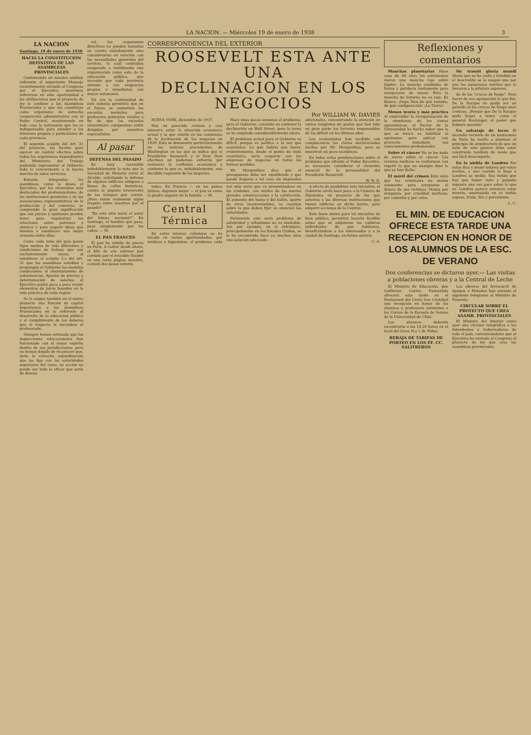LA NACION. — Miércoles 19 de enero de 1938 3
LA NACION
Santiago, 19 de enero de 1938
HACIA LA CONSTITUCION DEFINITIVA DE LAS ASAMBLEAS PROVINCIALES
Continuando en nuestro análisis referente al importante Mensaje recientemente enviado al Congreso por el Ejecutivo, queremos referirnos en esta oportunidad a las atribuciones que el proyecto de ley le confiere a las Asambleas Provinciales y que las constituye como organismo de estrecha cooperación administrativa con el Poder Central, manteniendo en todo caso la autonomía que les es indispensable para atender a los intereses propios y particulares de cada provincia.
El segundo acápite del Art. 31 del proyecto, las faculta para ejercer un control efectivo sobre todos los organismos dependientes del Ministerio del Trabajo pudiendo representar al Gobierno todo lo concerniente a la buena marcha de estos servicios.
Estando integradas las asambleas, como lo desea el Ejecutivo, por los elementos más destacados del profesionalismo, de las instituciones gremiales y de las Asociaciones representativas de la producción y del comercio, se comprende la gran significación que sus juicios y opiniones puedan tener para regularizar las relaciones entre patrones y obreros y para sugerir ideas que tiendan a establecer una mejor armonía entre ellos.
Como cada zona del país posee tipos medios de vida diferentes y condiciones de trabajo que son exclusivamente suyas, al establecer el acápite 3.o del Art. 31 que las asambleas estudien y propongan al Gobierno las medidas conducentes al abaratamiento de subsistencias, fijación de precios y determinación de salarios, el Ejecutivo podrá poco a poco reunir elementos de juicio basados en la vida práctica de cada región.
Se le asigna también en el nuevo proyecto una función de capital importancia a las Asambleas Provinciales en lo referente al desarrollo de la educación pública y al cumplimiento de los deberes que al respecto le incumben al profesorado.
Siempre hemos estimado que las inspecciones educacionales han funcionado con el mejor espíritu dentro de sus jurisdicciones; pero no hemos dejado de reconocer que, dada la estrecha subordinación que las liga con las autoridades superiores del ramo, su acción no puede ser todo lo eficaz que sería de desear.
ral, los organismos directivos no pueden tomarlas en cuenta aisladamente sino considerarlas en relación con las necesidades generales del servicio, lo cual centraliza exagerada e inútilmente una organización como esta de la educación pública, que necesita que cada provincia atienda a sus exigencias propias e inmediatas con mayor autonomía.
Tal vez la continuidad de este sistema permitirá que en el futuro se aumenten las escuelas normales para profesores primarios rurales a fin de que las escuelas elementales campesinas estén dirigidas por maestros especialistas.
Al pasar
DEFENSA DEL PASADO
Es muy razonable indudablemente la nota que la Sociedad de Historia envió al Alcalde, solicitando la defensa de algunos edificios antiguos o líneas de calles históricas, contra la piqueta irreverente de los tiempos que corren. ¿Pero existe realmente algún respeto entre nosotros por el pasado?
"En este sitio nació el autor del himno nacional?" En Santiago, el hombre que pasa, pasa simplemente por las calles. — M.
EL PAN FRANCES
El pan ha subido de precio en París. A contar desde ahora, el kilo de ese sabroso pan cantado por el irascible Daudet en una corta página maestra, costará dos pesos setenta.
CORRESPONDENCIA DEL EXTERIOR
ROOSEVELT ESTA ANTE UNA
DECLINACION EN LOS NEGOCIOS
Por WILLIAM W. DAVIES
NUEVA YORK, diciembre de 1937.
Hay un parecido curioso y casi siniestro entre la situación económica actual y la que existió en los comienzos de la declinación de los negocios en 1929. Esto se demuestra particularmente en las noticias procedentes de Washington en las que se indica que el Presidente Roosevelt y el New Deal efectúan un poderoso esfuerzo por restaurar la confianza económica y contener lo que es, indudablemente, una decidida regresión de los negocios.
Hace unas pocas semanas el problema, para el Gobierno, consistía en contener la declinación en Wall Street, pero la tarea se ha ampliado considerablemente ahora.
El problema actual para el Gobierno es difícil, porque es político a la vez que económico. Lo que habría que hacer, evidentemente, desde el punto de vista económico, sería cooperar con las empresas de negocios en todas las formas posibles.
Mr. Morgenthau dice que el presupuesto debe ser equilibrado y que puede llegarse a tal cosa sin impuestos adicionales, concentrando la atención en varios renglones de gastos que han sido en gran parte los factores responsables de los déficit en los últimos años.
Los economistas han recibido con complacencia las claras declaraciones hechas por Mr. Morgenthau, pero se muestran un poco escépticos.
En todas estas ponderaciones sobre el problema que afronta el Poder Ejecutivo, es necesario considerar el elemento esencial de la personalidad del Presidente Roosevelt.
W. W. D.
todos. En Francia — en los países latinos, digamos mejor — el pan es como la piedra angular de la familia. — M.
Central Térmica
En estas mismas columnas se ha tocado en varias oportunidades, por médicos e higienistas, el problema cada vez más serio que va presentándose en las ciudades, con motivo de las nuevas grandes construcciones y la calefacción. El aumento del humo y del hollín, aparte de otros inconvenientes, es cuestión sobre la que deben fijar su atención las autoridades.
Felizmente este serio problema de salubridad y urbanismo no es insoluble. Así, por ejemplo, en el extranjero, principalmente en los Estados Unidos, se le ha encontrado hace ya muchos años una solución adecuada.
A efecto de posibilitar esta iniciativa, el Gobierno envió hace poco a la Cámara de Diputados un proyecto de ley que autoriza a las diversas instituciones que tienen edificios en dicho barrio, para adquirir acciones de la Central.
Este buen ánimo para tal iniciativa de bien público, permitirá hacerla factible antes que se adquieran las calderas individuales de que hablamos, beneficiándose a los interesados y a la ciudad de Santiago, en forma notoria.
C. A.
Reflexiones y comentarios
Manchas planetarias Hace cosa de 60 años los astrónomos vieron una mancha roja sobre Júpiter. La mancha cambiaba de forma y palidecía lentamente para enrojecerse de nuevo. Pero la mancha de Saturno no es roja. Es blanca. ¡Sepa Dios de qué tamaño, de qué configuración! ¡La Tierra!
Menos teoría y más práctica Al emprender la reorganización de la enseñanza de los ramos agronómicos, el Rector de la Universidad ha hecho saber que lo que se busca es habilitar al agrónomo para aplicar con provecho inmediato sus conocimientos profesionales.
Sobre el cáncer No se lee nada de nuevo sobre el cáncer. Las revistas médicas se conforman con repetir lo que no siempre bien lo que ya han dicho.
El móvil del crimen Está visto que los criminales no matan solamente para arropiarse el dinero de sus víctimas. Matan por venganza, por crueldad morbosa, por cobardía y por celos.
Sic transit gloria mundi Ahora que se ha caído y hundido en el descrédito se le niegan uno por uno los numerosos méritos que lo llevaron a la jefatura suprema.
da de los "cruces de fuego". Para hacer de esa agrupación lo que fué, De la Rocque no podía ser un palurdo ni los cruces de fuego unos cretinos. ¡Pensar que De la Rocque pudo llegar a tener, como el general Boulanger, el poder que hubiera querido!
Un salvataje de locos El incendio reciente de un manicomio de París ha vuelto a plantear el principio de arquitectura de que un asilo de este género debe estar construído también de modo que sea fácil desocuparlo.
En la niebla de Londres Por estos días y mejor todavía por estas noches, a uno cuando le llega a Londres su niebla. Esa niebla que hay que haber visto y palpado siquiera una vez para saber lo que es. Londres parece entonces estar muerta, amortajada en su niebla espesa, triste, fría y persistente.
L. C.
EL MIN. DE EDUCACION OFRECE ESTA TARDE UNA RECEPCION EN HONOR DE LOS ALUMNOS DE LA ESC. DE VERANO
Dos conferencias se dictaron ayer.— Las visitas a poblaciones obreras y a la Central de Leche
El Ministro de Educación, don Guillermo Correa Fuenzalida ofrecerá esta tarde en el Restaurant del Cerro San Cristóbal una recepción en honor de los alumnos y profesores asistentes a los Cursos de la Escuela de Verano de la Universidad de Chile.
Los alumnos deberán encontrarse a las 18.20 horas en el local del Liceo N.o 1 de Niñas.
REBAJA DE TARIFAS DE PORTEO EN LOS FF. CC. SALITREROS
Los obreros del ferrocarril de Iquique a Pintados han enviado el siguiente telegrama al Ministro de Fomento.
CIRCULAR SOBRE EL PROYECTO QUE CREA ASAMB. PROVINCIALES
El Ministro del Interior envió ayer una circular telegráfica a los Intendentes y Gobernadores de todo el país, comunicándoles que el Ejecutivo ha enviado al Congreso el proyecto de ley que crea las asambleas provinciales.